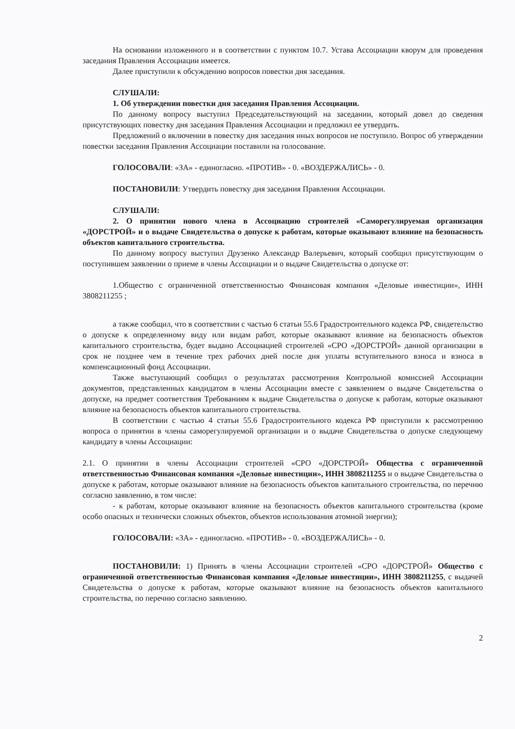На основании изложенного и в соответствии с пунктом 10.7. Устава Ассоциации кворум для проведения заседания Правления Ассоциации имеется.
Далее приступили к обсуждению вопросов повестки дня заседания.
СЛУШАЛИ:
1. Об утверждении повестки дня заседания Правления Ассоциации.
По данному вопросу выступил Председательствующий на заседании, который довел до сведения присутствующих повестку дня заседания Правления Ассоциации и предложил ее утвердить.
Предложений о включении в повестку дня заседания иных вопросов не поступило. Вопрос об утверждении повестки заседания Правления Ассоциации поставили на голосование.
ГОЛОСОВАЛИ: «ЗА» - единогласно. «ПРОТИВ» - 0. «ВОЗДЕРЖАЛИСЬ» - 0.
ПОСТАНОВИЛИ: Утвердить повестку дня заседания Правления Ассоциации.
СЛУШАЛИ:
2. О принятии нового члена в Ассоциацию строителей «Саморегулируемая организация «ДОРСТРОЙ» и о выдаче Свидетельства о допуске к работам, которые оказывают влияние на безопасность объектов капитального строительства.
По данному вопросу выступил Друзенко Александр Валерьевич, который сообщил присутствующим о поступившем заявлении о приеме в члены Ассоциации и о выдаче Свидетельства о допуске от:
1.Общество с ограниченной ответственностью Финансовая компания «Деловые инвестиции», ИНН 3808211255 ;
а также сообщил, что в соответствии с частью 6 статьи 55.6 Градостроительного кодекса РФ, свидетельство о допуске к определенному виду или видам работ, которые оказывают влияние на безопасность объектов капитального строительства, будет выдано Ассоциацией строителей «СРО «ДОРСТРОЙ» данной организации в срок не позднее чем в течение трех рабочих дней после дня уплаты вступительного взноса и взноса в компенсационный фонд Ассоциации.
Также выступающий сообщил о результатах рассмотрения Контрольной комиссией Ассоциации документов, представленных кандидатом в члены Ассоциации вместе с заявлением о выдаче Свидетельства о допуске, на предмет соответствия Требованиям к выдаче Свидетельства о допуске к работам, которые оказывают влияние на безопасность объектов капитального строительства.
В соответствии с частью 4 статьи 55.6 Градостроительного кодекса РФ приступили к рассмотрению вопроса о принятии в члены саморегулируемой организации и о выдаче Свидетельства о допуске следующему кандидату в члены Ассоциации:
2.1. О принятии в члены Ассоциации строителей «СРО «ДОРСТРОЙ» Общества с ограниченной ответственностью Финансовая компания «Деловые инвестиции», ИНН 3808211255 и о выдаче Свидетельства о допуске к работам, которые оказывают влияние на безопасность объектов капитального строительства, по перечню согласно заявлению, в том числе:
- к работам, которые оказывают влияние на безопасность объектов капитального строительства (кроме особо опасных и технически сложных объектов, объектов использования атомной энергии);
ГОЛОСОВАЛИ: «ЗА» - единогласно. «ПРОТИВ» - 0. «ВОЗДЕРЖАЛИСЬ» - 0.
ПОСТАНОВИЛИ: 1) Принять в члены Ассоциации строителей «СРО «ДОРСТРОЙ» Общество с ограниченной ответственностью Финансовая компания «Деловые инвестиции», ИНН 3808211255, с выдачей Свидетельства о допуске к работам, которые оказывают влияние на безопасность объектов капитального строительства, по перечню согласно заявлению.
2